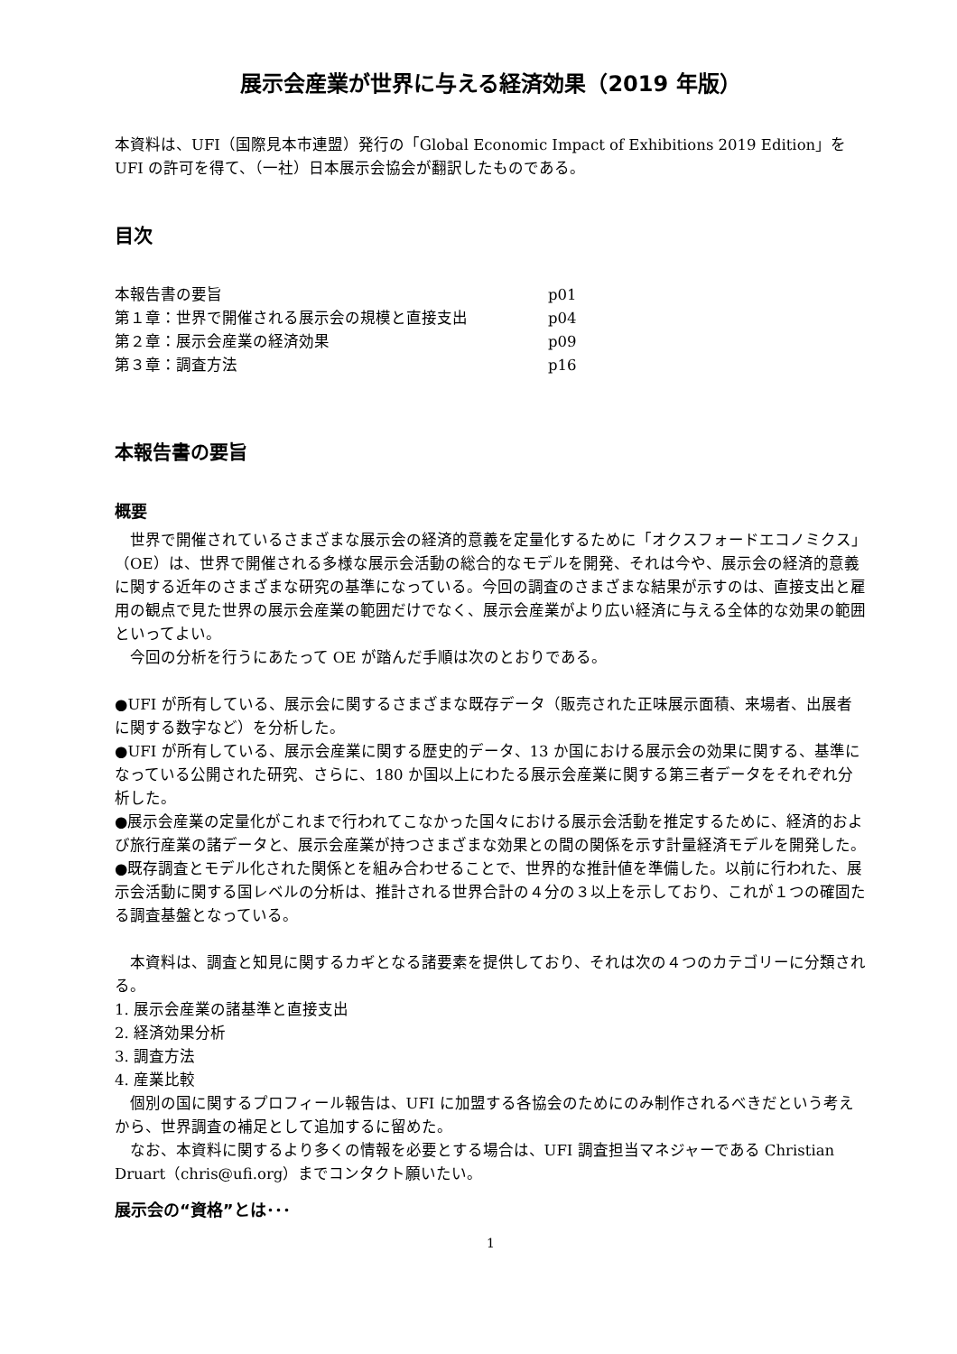展示会産業が世界に与える経済効果（2019 年版）
本資料は、UFI（国際見本市連盟）発行の「Global Economic Impact of Exhibitions 2019 Edition」を UFI の許可を得て、（一社）日本展示会協会が翻訳したものである。
目次
| 本報告書の要旨 | p01 |
| 第１章：世界で開催される展示会の規模と直接支出 | p04 |
| 第２章：展示会産業の経済効果 | p09 |
| 第３章：調査方法 | p16 |
本報告書の要旨
概要
世界で開催されているさまざまな展示会の経済的意義を定量化するために「オクスフォードエコノミクス」（OE）は、世界で開催される多様な展示会活動の総合的なモデルを開発、それは今や、展示会の経済的意義に関する近年のさまざまな研究の基準になっている。今回の調査のさまざまな結果が示すのは、直接支出と雇用の観点で見た世界の展示会産業の範囲だけでなく、展示会産業がより広い経済に与える全体的な効果の範囲といってよい。
今回の分析を行うにあたって OE が踏んだ手順は次のとおりである。
●UFI が所有している、展示会に関するさまざまな既存データ（販売された正味展示面積、来場者、出展者に関する数字など）を分析した。
●UFI が所有している、展示会産業に関する歴史的データ、13 か国における展示会の効果に関する、基準になっている公開された研究、さらに、180 か国以上にわたる展示会産業に関する第三者データをそれぞれ分析した。
●展示会産業の定量化がこれまで行われてこなかった国々における展示会活動を推定するために、経済的および旅行産業の諸データと、展示会産業が持つさまざまな効果との間の関係を示す計量経済モデルを開発した。
●既存調査とモデル化された関係とを組み合わせることで、世界的な推計値を準備した。以前に行われた、展示会活動に関する国レベルの分析は、推計される世界合計の４分の３以上を示しており、これが１つの確固たる調査基盤となっている。
本資料は、調査と知見に関するカギとなる諸要素を提供しており、それは次の４つのカテゴリーに分類される。
1. 展示会産業の諸基準と直接支出
2. 経済効果分析
3. 調査方法
4. 産業比較
個別の国に関するプロフィール報告は、UFI に加盟する各協会のためにのみ制作されるべきだという考えから、世界調査の補足として追加するに留めた。
なお、本資料に関するより多くの情報を必要とする場合は、UFI 調査担当マネジャーである Christian Druart（chris@ufi.org）までコンタクト願いたい。
展示会の“資格”とは･･･
1